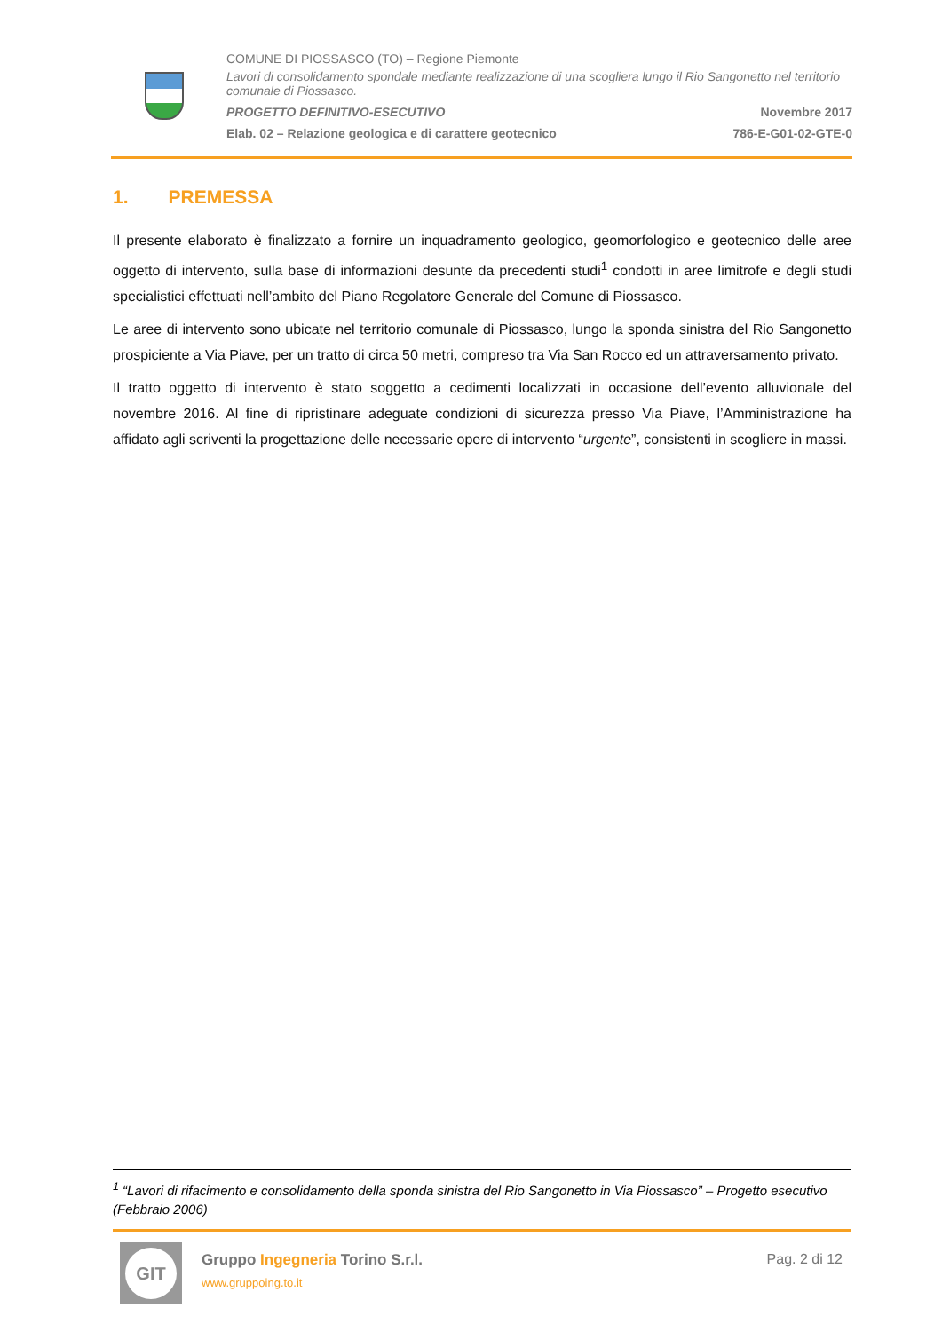COMUNE DI PIOSSASCO (TO) – Regione Piemonte
Lavori di consolidamento spondale mediante realizzazione di una scogliera lungo il Rio Sangonetto nel territorio comunale di Piossasco.
PROGETTO DEFINITIVO-ESECUTIVO Novembre 2017
Elab. 02 – Relazione geologica e di carattere geotecnico 786-E-G01-02-GTE-0
1. PREMESSA
Il presente elaborato è finalizzato a fornire un inquadramento geologico, geomorfologico e geotecnico delle aree oggetto di intervento, sulla base di informazioni desunte da precedenti studi<sup>1</sup> condotti in aree limitrofe e degli studi specialistici effettuati nell’ambito del Piano Regolatore Generale del Comune di Piossasco.
Le aree di intervento sono ubicate nel territorio comunale di Piossasco, lungo la sponda sinistra del Rio Sangonetto prospiciente a Via Piave, per un tratto di circa 50 metri, compreso tra Via San Rocco ed un attraversamento privato.
Il tratto oggetto di intervento è stato soggetto a cedimenti localizzati in occasione dell’evento alluvionale del novembre 2016. Al fine di ripristinare adeguate condizioni di sicurezza presso Via Piave, l’Amministrazione ha affidato agli scriventi la progettazione delle necessarie opere di intervento “urgente”, consistenti in scogliere in massi.
<sup>1</sup> “Lavori di rifacimento e consolidamento della sponda sinistra del Rio Sangonetto in Via Piossasco” – Progetto esecutivo (Febbraio 2006)
GIT
Gruppo Ingegneria Torino S.r.l.
www.gruppoing.to.it
Pag. 2 di 12